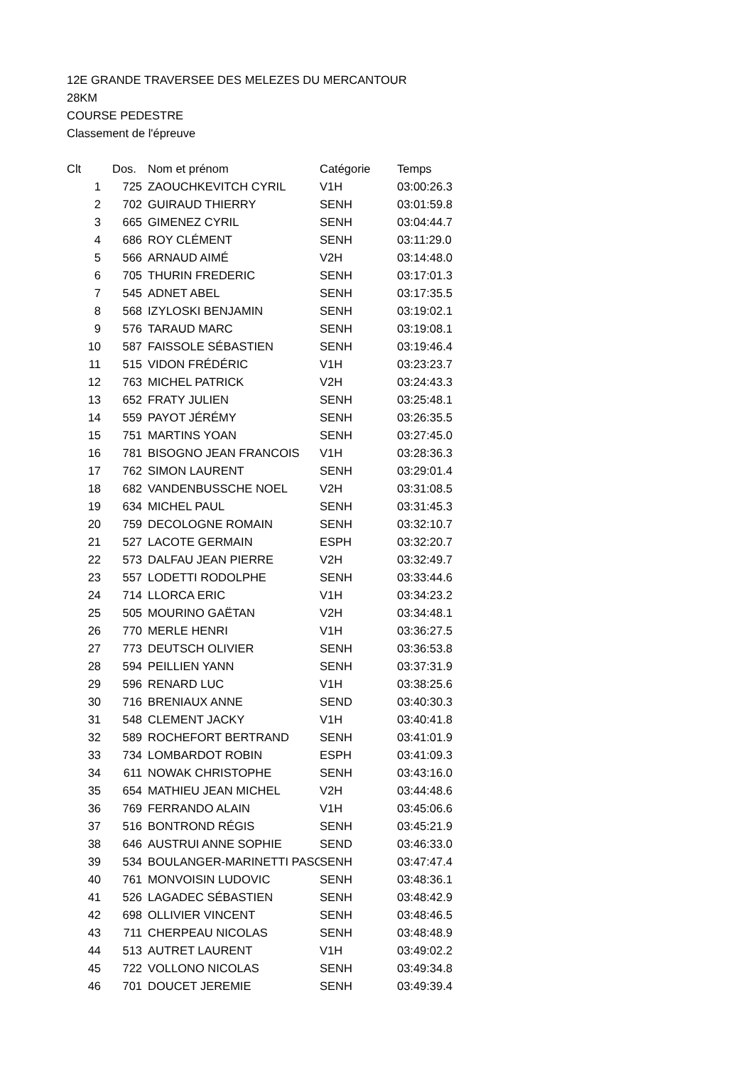12E GRANDE TRAVERSEE DES MELEZES DU MERCANTOUR
28KM
COURSE PEDESTRE
Classement de l'épreuve
| Clt | Dos. | Nom et prénom | Catégorie | Temps |
| --- | --- | --- | --- | --- |
| 1 | 725 | ZAOUCHKEVITCH CYRIL | V1H | 03:00:26.3 |
| 2 | 702 | GUIRAUD THIERRY | SENH | 03:01:59.8 |
| 3 | 665 | GIMENEZ CYRIL | SENH | 03:04:44.7 |
| 4 | 686 | ROY CLÉMENT | SENH | 03:11:29.0 |
| 5 | 566 | ARNAUD AIMÉ | V2H | 03:14:48.0 |
| 6 | 705 | THURIN FREDERIC | SENH | 03:17:01.3 |
| 7 | 545 | ADNET ABEL | SENH | 03:17:35.5 |
| 8 | 568 | IZYLOSKI BENJAMIN | SENH | 03:19:02.1 |
| 9 | 576 | TARAUD MARC | SENH | 03:19:08.1 |
| 10 | 587 | FAISSOLE SÉBASTIEN | SENH | 03:19:46.4 |
| 11 | 515 | VIDON FRÉDÉRIC | V1H | 03:23:23.7 |
| 12 | 763 | MICHEL PATRICK | V2H | 03:24:43.3 |
| 13 | 652 | FRATY JULIEN | SENH | 03:25:48.1 |
| 14 | 559 | PAYOT JÉRÉMY | SENH | 03:26:35.5 |
| 15 | 751 | MARTINS YOAN | SENH | 03:27:45.0 |
| 16 | 781 | BISOGNO JEAN FRANCOIS | V1H | 03:28:36.3 |
| 17 | 762 | SIMON LAURENT | SENH | 03:29:01.4 |
| 18 | 682 | VANDENBUSSCHE NOEL | V2H | 03:31:08.5 |
| 19 | 634 | MICHEL PAUL | SENH | 03:31:45.3 |
| 20 | 759 | DECOLOGNE ROMAIN | SENH | 03:32:10.7 |
| 21 | 527 | LACOTE GERMAIN | ESPH | 03:32:20.7 |
| 22 | 573 | DALFAU JEAN PIERRE | V2H | 03:32:49.7 |
| 23 | 557 | LODETTI RODOLPHE | SENH | 03:33:44.6 |
| 24 | 714 | LLORCA ERIC | V1H | 03:34:23.2 |
| 25 | 505 | MOURINO GAËTAN | V2H | 03:34:48.1 |
| 26 | 770 | MERLE HENRI | V1H | 03:36:27.5 |
| 27 | 773 | DEUTSCH OLIVIER | SENH | 03:36:53.8 |
| 28 | 594 | PEILLIEN YANN | SENH | 03:37:31.9 |
| 29 | 596 | RENARD LUC | V1H | 03:38:25.6 |
| 30 | 716 | BRENIAUX ANNE | SEND | 03:40:30.3 |
| 31 | 548 | CLEMENT JACKY | V1H | 03:40:41.8 |
| 32 | 589 | ROCHEFORT BERTRAND | SENH | 03:41:01.9 |
| 33 | 734 | LOMBARDOT ROBIN | ESPH | 03:41:09.3 |
| 34 | 611 | NOWAK CHRISTOPHE | SENH | 03:43:16.0 |
| 35 | 654 | MATHIEU JEAN MICHEL | V2H | 03:44:48.6 |
| 36 | 769 | FERRANDO ALAIN | V1H | 03:45:06.6 |
| 37 | 516 | BONTROND RÉGIS | SENH | 03:45:21.9 |
| 38 | 646 | AUSTRUI ANNE SOPHIE | SEND | 03:46:33.0 |
| 39 | 534 | BOULANGER-MARINETTI PASC | SENH | 03:47:47.4 |
| 40 | 761 | MONVOISIN LUDOVIC | SENH | 03:48:36.1 |
| 41 | 526 | LAGADEC SÉBASTIEN | SENH | 03:48:42.9 |
| 42 | 698 | OLLIVIER VINCENT | SENH | 03:48:46.5 |
| 43 | 711 | CHERPEAU NICOLAS | SENH | 03:48:48.9 |
| 44 | 513 | AUTRET LAURENT | V1H | 03:49:02.2 |
| 45 | 722 | VOLLONO NICOLAS | SENH | 03:49:34.8 |
| 46 | 701 | DOUCET JEREMIE | SENH | 03:49:39.4 |